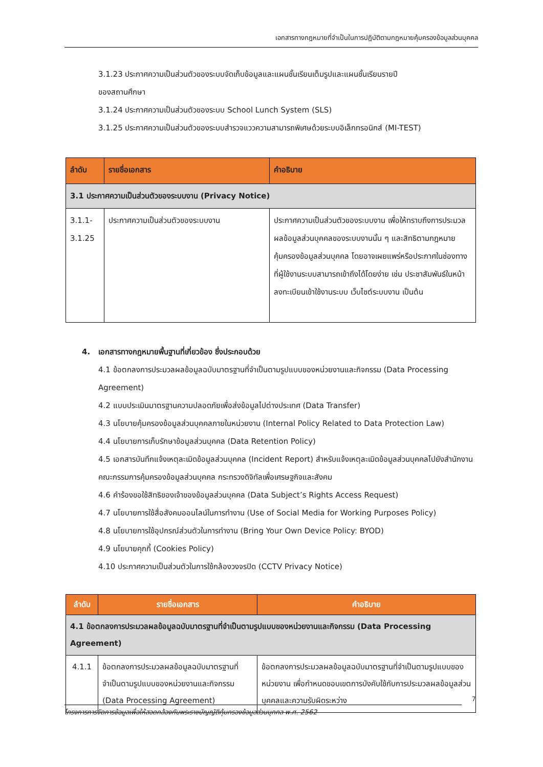เอกสารทางกฎหมายที่จำเป็นในการปฏิบัติตามกฎหมายคุ้มครองข้อมูลส่วนบุคคล
3.1.23 ประกาศความเป็นส่วนตัวของระบบจัดเก็บข้อมูลและแผนชั้นเรียนเต็มรูปและแผนชั้นเรียนรายปี
ของสถานศึกษา
3.1.24 ประกาศความเป็นส่วนตัวของระบบ School Lunch System (SLS)
3.1.25 ประกาศความเป็นส่วนตัวของระบบสำรวจแววความสามารถพิเศษด้วยระบบอิเล็กทรอนิกส์ (MI-TEST)
| ลำดับ | รายชื่อเอกสาร | คำอธิบาย |
| --- | --- | --- |
| 3.1 ประกาศความเป็นส่วนตัวของระบบงาน (Privacy Notice) | | |
| 3.1.1- 3.1.25 | ประกาศความเป็นส่วนตัวของระบบงาน | ประกาศความเป็นส่วนตัวของระบบงาน เพื่อให้ทราบถึงการประมวลผลข้อมูลส่วนบุคคลของระบบงานนั้น ๆ และสิทธิตามกฎหมายคุ้มครองข้อมูลส่วนบุคคล โดยอาจเผยแพร่หรือประกาศในช่องทางที่ผู้ใช้งานระบบสามารถเข้าถึงได้โดยง่าย เช่น ประชาสัมพันธ์ในหน้าลงทะเบียนเข้าใช้งานระบบ เว็บไซต์ระบบงาน เป็นต้น |
4. เอกสารทางกฎหมายพื้นฐานที่เกี่ยวข้อง ซึ่งประกอบด้วย
4.1 ข้อตกลงการประมวลผลข้อมูลฉบับมาตรฐานที่จำเป็นตามรูปแบบของหน่วยงานและกิจกรรม (Data Processing Agreement)
4.2 แบบประเมินมาตรฐานความปลอดภัยเพื่อส่งข้อมูลไปต่างประเทศ (Data Transfer)
4.3 นโยบายคุ้มครองข้อมูลส่วนบุคคลภายในหน่วยงาน (Internal Policy Related to Data Protection Law)
4.4 นโยบายการเก็บรักษาข้อมูลส่วนบุคคล (Data Retention Policy)
4.5 เอกสารบันทึกแจ้งเหตุละเมิดข้อมูลส่วนบุคคล (Incident Report) สำหรับแจ้งเหตุละเมิดข้อมูลส่วนบุคคลไปยังสำนักงานคณะกรรมการคุ้มครองข้อมูลส่วนบุคคล กระทรวงดิจิทัลเพื่อเศรษฐกิจและสังคม
4.6 คำร้องขอใช้สิทธิของเจ้าของข้อมูลส่วนบุคคล (Data Subject’s Rights Access Request)
4.7 นโยบายการใช้สื่อสังคมออนไลน์ในการทำงาน (Use of Social Media for Working Purposes Policy)
4.8 นโยบายการใช้อุปกรณ์ส่วนตัวในการทำงาน (Bring Your Own Device Policy: BYOD)
4.9 นโยบายคุกกี้ (Cookies Policy)
4.10 ประกาศความเป็นส่วนตัวในการใช้กล้องวงจรปิด (CCTV Privacy Notice)
| ลำดับ | รายชื่อเอกสาร | คำอธิบาย |
| --- | --- | --- |
| 4.1 ข้อตกลงการประมวลผลข้อมูลฉบับมาตรฐานที่จำเป็นตามรูปแบบของหน่วยงานและกิจกรรม (Data Processing Agreement) | | |
| 4.1.1 | ข้อตกลงการประมวลผลข้อมูลฉบับมาตรฐานที่จำเป็นตามรูปแบบของหน่วยงานและกิจกรรม (Data Processing Agreement) | ข้อตกลงการประมวลผลข้อมูลฉบับมาตรฐานที่จำเป็นตามรูปแบบของหน่วยงาน เพื่อกำหนดขอบเขตการบังคับใช้กับการประมวลผลข้อมูลส่วนบุคคลและความรับผิดระหว่าง |
7
โครงการการจัดการข้อมูลเพื่อให้สอดคล้องกับพระราชบัญญัติคุ้มครองข้อมูลส่วนบุคคล พ.ศ. 2562